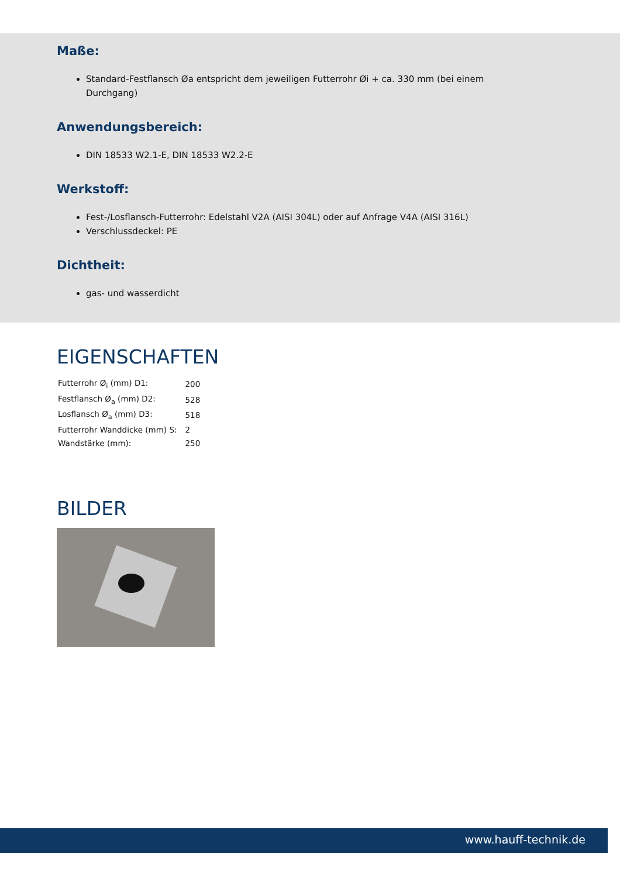Maße:
Standard-Festflansch Øa entspricht dem jeweiligen Futterrohr Øi + ca. 330 mm (bei einem
Durchgang)
Anwendungsbereich:
DIN 18533 W2.1-E, DIN 18533 W2.2-E
Werkstoff:
Fest-/Losflansch-Futterrohr: Edelstahl V2A (AISI 304L) oder auf Anfrage V4A (AISI 316L)
Verschlussdeckel: PE
Dichtheit:
gas- und wasserdicht
EIGENSCHAFTEN
| Futterrohr Ø<sub>i</sub> (mm) D1: | 200 |
| Festflansch Ø<sub>a</sub> (mm) D2: | 528 |
| Losflansch Ø<sub>a</sub> (mm) D3: | 518 |
| Futterrohr Wanddicke (mm) S: | 2 |
| Wandstärke (mm): | 250 |
BILDER
www.hauff-technik.de